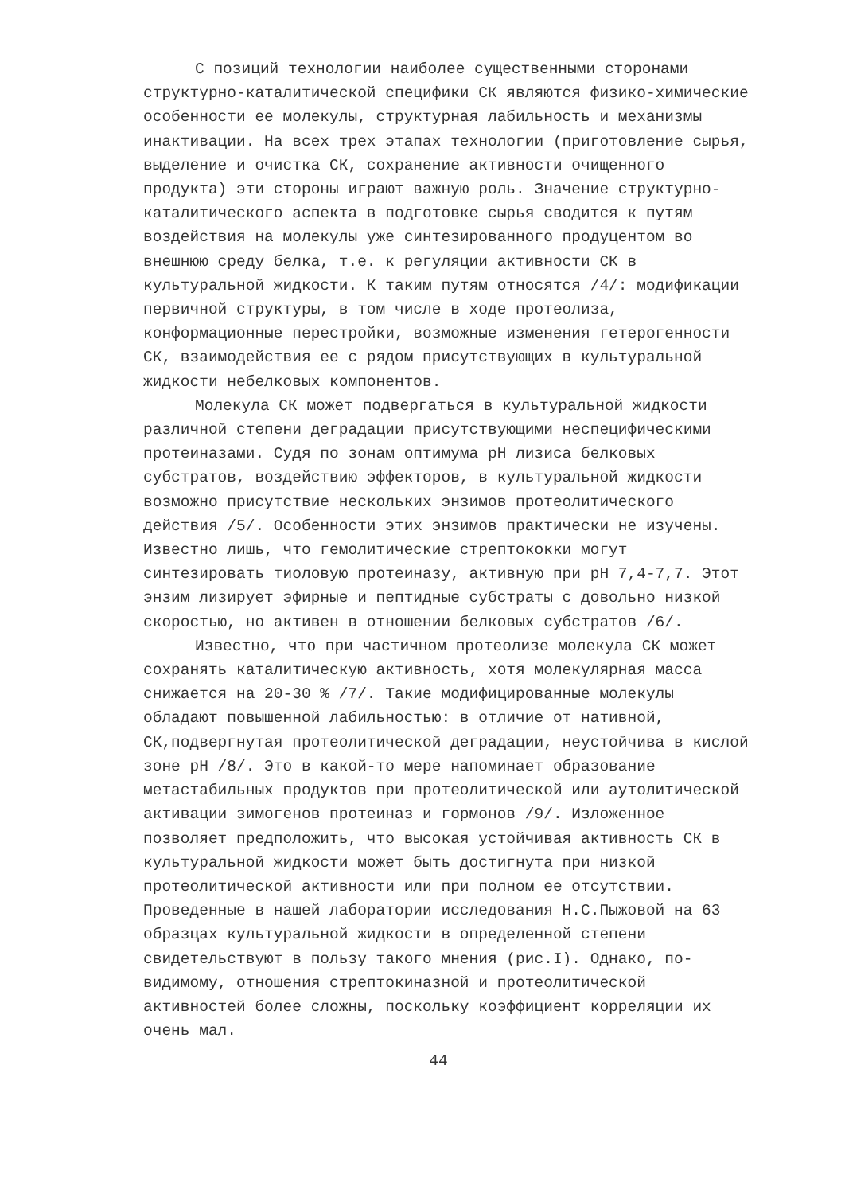С позиций технологии наиболее существенными сторонами структурно-каталитической специфики СК являются физико-химические особенности ее молекулы, структурная лабильность и механизмы инактивации. На всех трех этапах технологии (приготовление сырья, выделение и очистка СК, сохранение активности очищенного продукта) эти стороны играют важную роль. Значение структурно-каталитического аспекта в подготовке сырья сводится к путям воздействия на молекулы уже синтезированного продуцентом во внешнюю среду белка, т.е. к регуляции активности СК в культуральной жидкости. К таким путям относятся /4/: модификации первичной структуры, в том числе в ходе протеолиза, конформационные перестройки, возможные изменения гетерогенности СК, взаимодействия ее с рядом присутствующих в культуральной жидкости небелковых компонентов.
Молекула СК может подвергаться в культуральной жидкости различной степени деградации присутствующими неспецифическими протеиназами. Судя по зонам оптимума рН лизиса белковых субстратов, воздействию эффекторов, в культуральной жидкости возможно присутствие нескольких энзимов протеолитического действия /5/. Особенности этих энзимов практически не изучены. Известно лишь, что гемолитические стрептококки могут синтезировать тиоловую протеиназу, активную при рН 7,4-7,7. Этот энзим лизирует эфирные и пептидные субстраты с довольно низкой скоростью, но активен в отношении белковых субстратов /6/.
Известно, что при частичном протеолизе молекула СК может сохранять каталитическую активность, хотя молекулярная масса снижается на 20-30 % /7/. Такие модифицированные молекулы обладают повышенной лабильностью: в отличие от нативной, СК,подвергнутая протеолитической деградации, неустойчива в кислой зоне рН /8/. Это в какой-то мере напоминает образование метастабильных продуктов при протеолитической или аутолитической активации зимогенов протеиназ и гормонов /9/. Изложенное позволяет предположить, что высокая устойчивая активность СК в культуральной жидкости может быть достигнута при низкой протеолитической активности или при полном ее отсутствии. Проведенные в нашей лаборатории исследования Н.С.Пыжовой на 63 образцах культуральной жидкости в определенной степени свидетельствуют в пользу такого мнения (рис.I). Однако, по-видимому, отношения стрептокиназной и протеолитической активностей более сложны, поскольку коэффициент корреляции их очень мал.
44